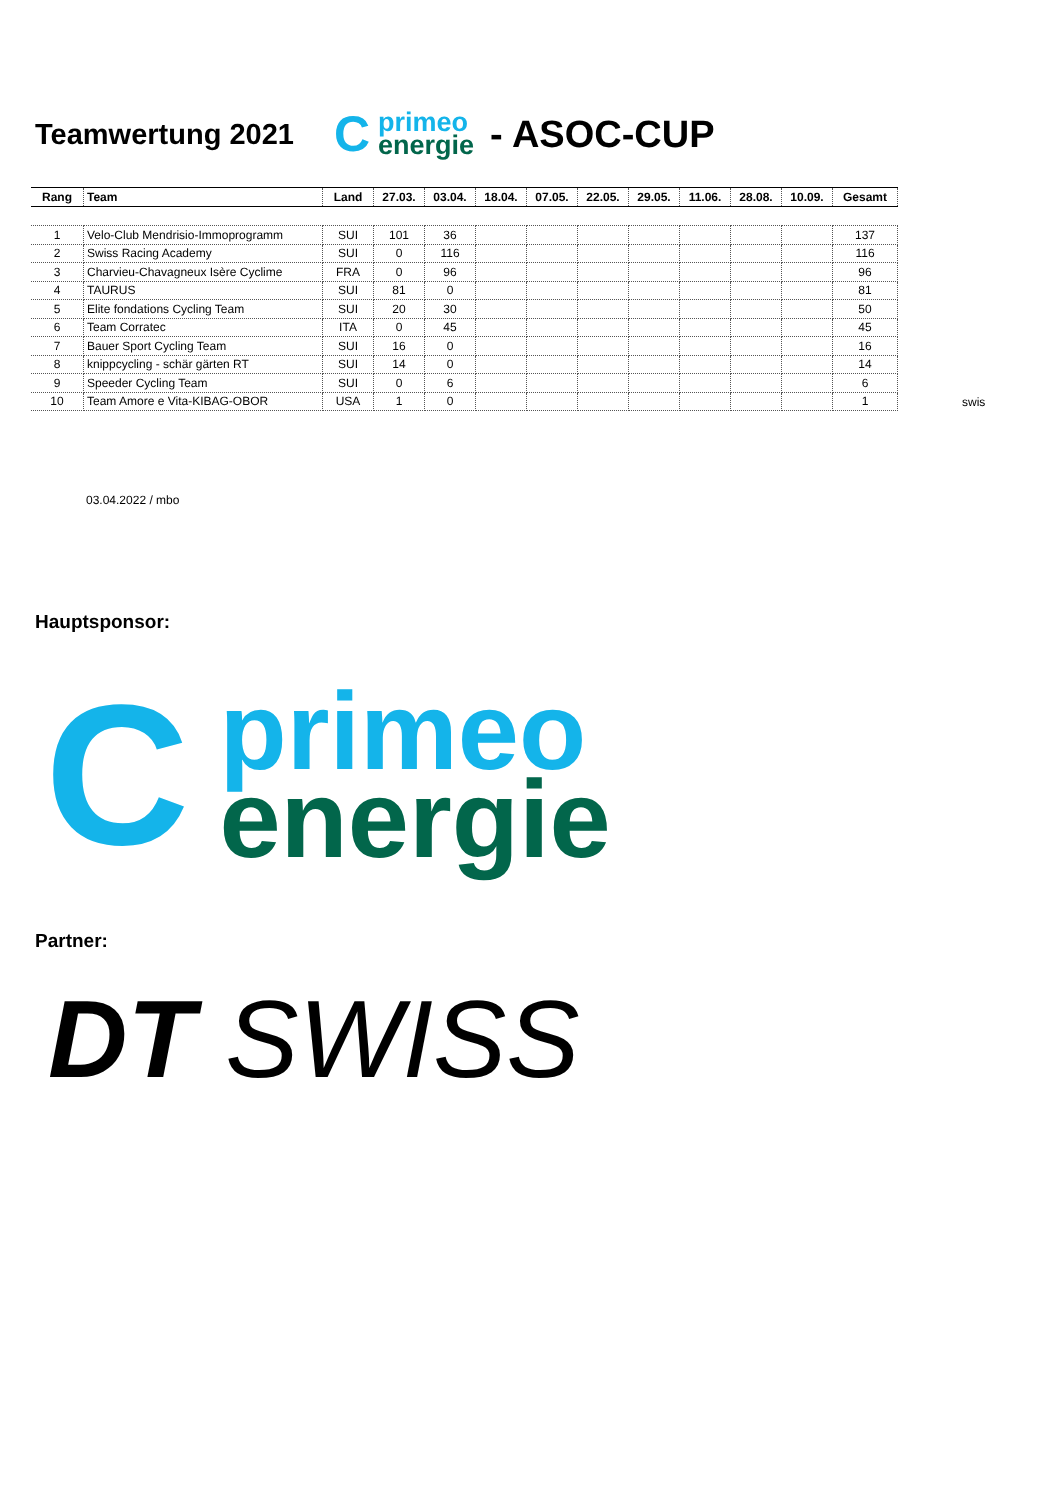Teamwertung 2021
C
primeo
energie
- ASOC-CUP
| Rang | Team | Land | 27.03. | 03.04. | 18.04. | 07.05. | 22.05. | 29.05. | 11.06. | 28.08. | 10.09. | Gesamt |
| --- | --- | --- | --- | --- | --- | --- | --- | --- | --- | --- | --- | --- |
| 1 | Velo-Club Mendrisio-Immoprogramm | SUI | 101 | 36 | | | | | | | | 137 |
| 2 | Swiss Racing Academy | SUI | 0 | 116 | | | | | | | | 116 |
| 3 | Charvieu-Chavagneux Isère Cyclime | FRA | 0 | 96 | | | | | | | | 96 |
| 4 | TAURUS | SUI | 81 | 0 | | | | | | | | 81 |
| 5 | Elite fondations Cycling Team | SUI | 20 | 30 | | | | | | | | 50 |
| 6 | Team Corratec | ITA | 0 | 45 | | | | | | | | 45 |
| 7 | Bauer Sport Cycling Team | SUI | 16 | 0 | | | | | | | | 16 |
| 8 | knippcycling - schär gärten RT | SUI | 14 | 0 | | | | | | | | 14 |
| 9 | Speeder Cycling Team | SUI | 0 | 6 | | | | | | | | 6 |
| 10 | Team Amore e Vita-KIBAG-OBOR | USA | 1 | 0 | | | | | | | | 1 |
swis
03.04.2022 / mbo
Hauptsponsor:
C
primeo
energie
Partner:
DT SWISS